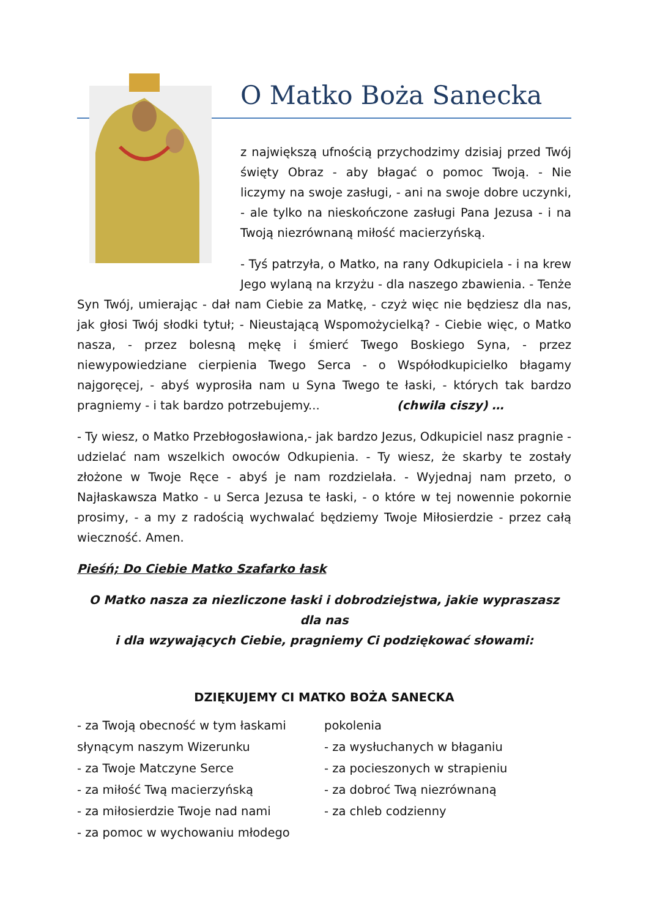O Matko Boża Sanecka
z największą ufnością przychodzimy dzisiaj przed Twój święty Obraz - aby błagać o pomoc Twoją. - Nie liczymy na swoje zasługi, - ani na swoje dobre uczynki, - ale tylko na nieskończone zasługi Pana Jezusa - i na Twoją niezrównaną miłość macierzyńską.
- Tyś patrzyła, o Matko, na rany Odkupiciela - i na krew Jego wylaną na krzyżu - dla naszego zbawienia. - Tenże Syn Twój, umierając - dał nam Ciebie za Matkę, - czyż więc nie będziesz dla nas, jak głosi Twój słodki tytuł; - Nieustającą Wspomożycielką? - Ciebie więc, o Matko nasza, - przez bolesną mękę i śmierć Twego Boskiego Syna, - przez niewypowiedziane cierpienia Twego Serca - o Współodkupicielko błagamy najgoręcej, - abyś wyprosiła nam u Syna Twego te łaski, - których tak bardzo pragniemy - i tak bardzo potrzebujemy... (chwila ciszy) …
- Ty wiesz, o Matko Przebłogosławiona,- jak bardzo Jezus, Odkupiciel nasz pragnie - udzielać nam wszelkich owoców Odkupienia. - Ty wiesz, że skarby te zostały złożone w Twoje Ręce - abyś je nam rozdzielała. - Wyjednaj nam przeto, o Najłaskawsza Matko - u Serca Jezusa te łaski, - o które w tej nowennie pokornie prosimy, - a my z radością wychwalać będziemy Twoje Miłosierdzie - przez całą wieczność. Amen.
Pieśń; Do Ciebie Matko Szafarko łask
O Matko nasza za niezliczone łaski i dobrodziejstwa, jakie wypraszasz dla nas
i dla wzywających Ciebie, pragniemy Ci podziękować słowami:
DZIĘKUJEMY CI MATKO BOŻA SANECKA
- za Twoją obecność w tym łaskami
słynącym naszym Wizerunku
- za Twoje Matczyne Serce
- za miłość Twą macierzyńską
- za miłosierdzie Twoje nad nami
- za pomoc w wychowaniu młodego
pokolenia
- za wysłuchanych w błaganiu
- za pocieszonych w strapieniu
- za dobroć Twą niezrównaną
- za chleb codzienny